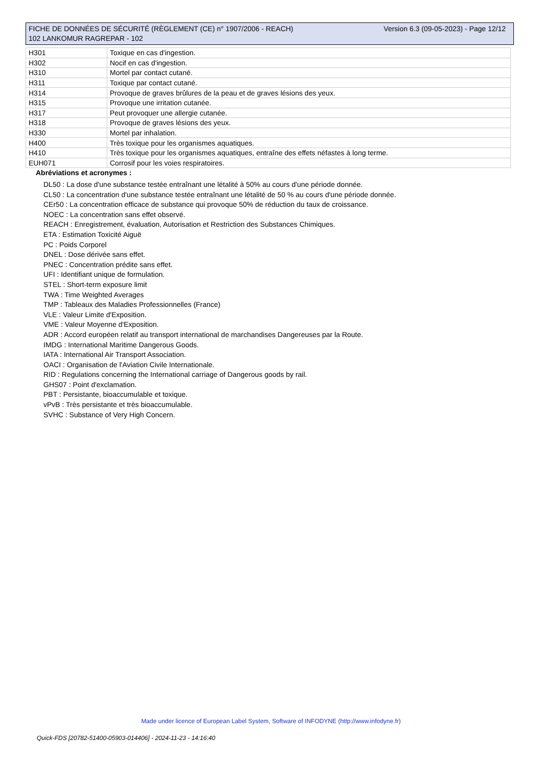FICHE DE DONNÉES DE SÉCURITÉ (RÈGLEMENT (CE) n° 1907/2006 - REACH) Version 6.3 (09-05-2023) - Page 12/12
102 LANKOMUR RAGREPAR - 102
| H301 | Toxique en cas d'ingestion. |
| H302 | Nocif en cas d'ingestion. |
| H310 | Mortel par contact cutané. |
| H311 | Toxique par contact cutané. |
| H314 | Provoque de graves brûlures de la peau et de graves lésions des yeux. |
| H315 | Provoque une irritation cutanée. |
| H317 | Peut provoquer une allergie cutanée. |
| H318 | Provoque de graves lésions des yeux. |
| H330 | Mortel par inhalation. |
| H400 | Très toxique pour les organismes aquatiques. |
| H410 | Très toxique pour les organismes aquatiques, entraîne des effets néfastes à long terme. |
| EUH071 | Corrosif pour les voies respiratoires. |
Abréviations et acronymes :
DL50 : La dose d'une substance testée entraînant une létalité à 50% au cours d'une période donnée.
CL50 : La concentration d'une substance testée entraînant une létalité de 50 % au cours d'une période donnée.
CEr50 : La concentration efficace de substance qui provoque 50% de réduction du taux de croissance.
NOEC : La concentration sans effet observé.
REACH : Enregistrement, évaluation, Autorisation et Restriction des Substances Chimiques.
ETA : Estimation Toxicité Aiguë
PC : Poids Corporel
DNEL : Dose dérivée sans effet.
PNEC : Concentration prédite sans effet.
UFI : Identifiant unique de formulation.
STEL : Short-term exposure limit
TWA : Time Weighted Averages
TMP : Tableaux des Maladies Professionnelles (France)
VLE : Valeur Limite d'Exposition.
VME : Valeur Moyenne d'Exposition.
ADR : Accord européen relatif au transport international de marchandises Dangereuses par la Route.
IMDG : International Maritime Dangerous Goods.
IATA : International Air Transport Association.
OACI : Organisation de l'Aviation Civile Internationale.
RID : Regulations concerning the International carriage of Dangerous goods by rail.
GHS07 : Point d'exclamation.
PBT : Persistante, bioaccumulable et toxique.
vPvB : Très persistante et très bioaccumulable.
SVHC : Substance of Very High Concern.
Made under licence of European Label System, Software of INFODYNE (http://www.infodyne.fr)
Quick-FDS [20782-51400-05903-014406] - 2024-11-23 - 14:16:40